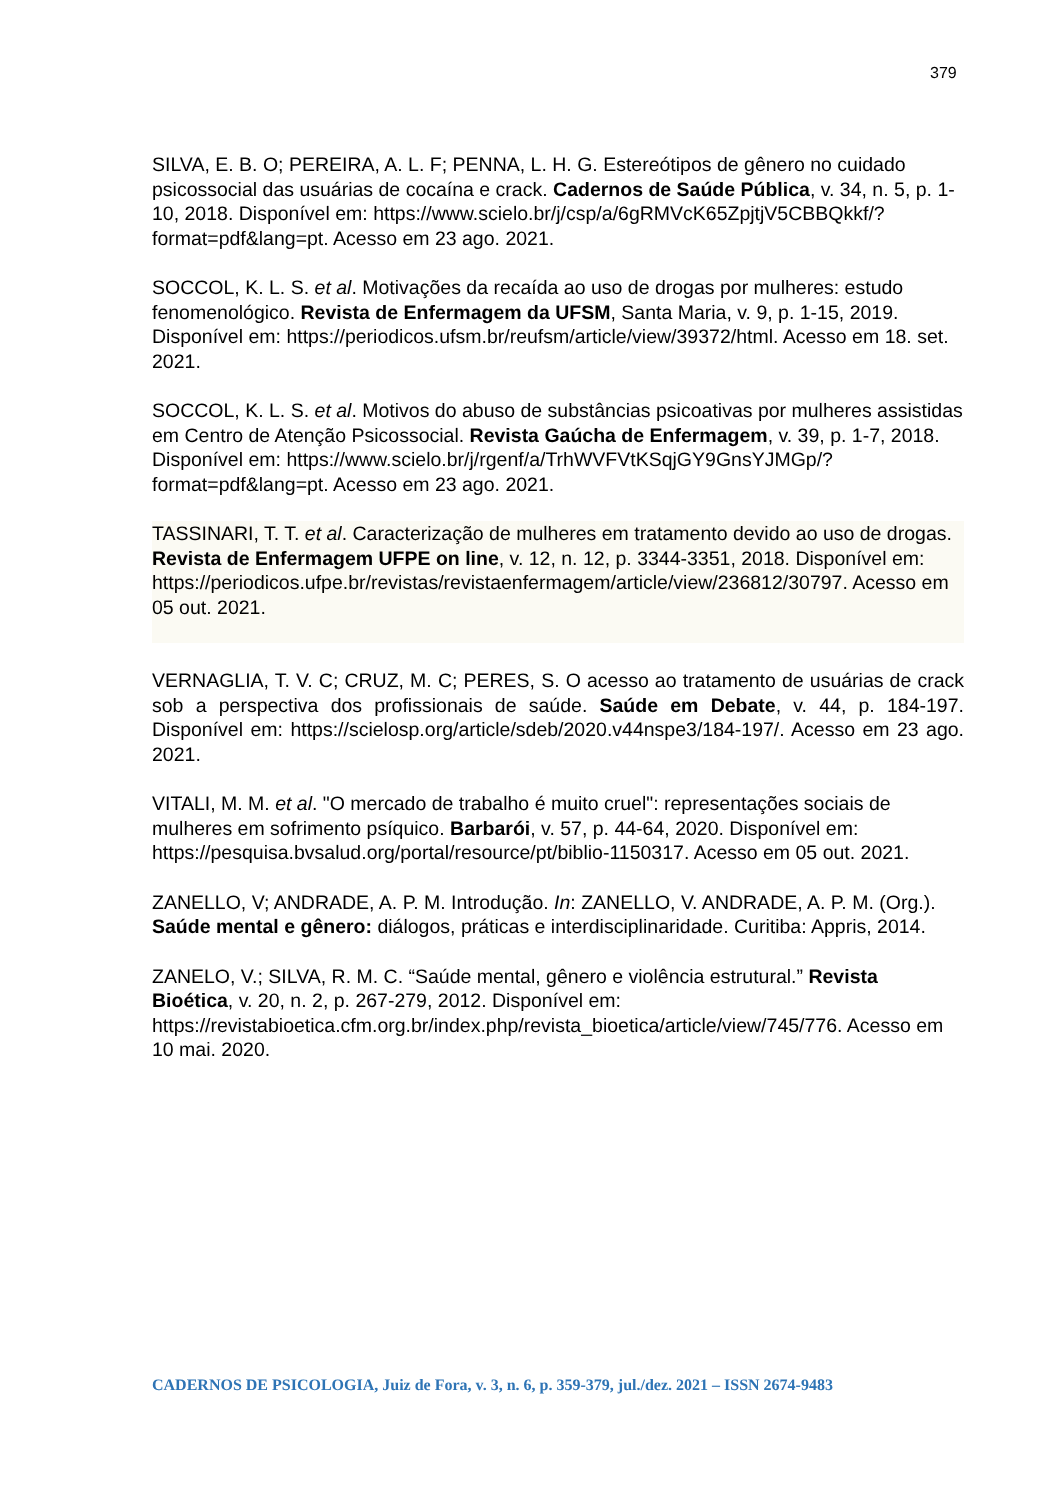379
SILVA, E. B. O; PEREIRA, A. L. F; PENNA, L. H. G. Estereótipos de gênero no cuidado psicossocial das usuárias de cocaína e crack. Cadernos de Saúde Pública, v. 34, n. 5, p. 1-10, 2018. Disponível em: https://www.scielo.br/j/csp/a/6gRMVcK65ZpjtjV5CBBQkkf/?format=pdf&lang=pt. Acesso em 23 ago. 2021.
SOCCOL, K. L. S. et al. Motivações da recaída ao uso de drogas por mulheres: estudo fenomenológico. Revista de Enfermagem da UFSM, Santa Maria, v. 9, p. 1-15, 2019. Disponível em: https://periodicos.ufsm.br/reufsm/article/view/39372/html. Acesso em 18. set. 2021.
SOCCOL, K. L. S. et al. Motivos do abuso de substâncias psicoativas por mulheres assistidas em Centro de Atenção Psicossocial. Revista Gaúcha de Enfermagem, v. 39, p. 1-7, 2018. Disponível em: https://www.scielo.br/j/rgenf/a/TrhWVFVtKSqjGY9GnsYJMGp/?format=pdf&lang=pt. Acesso em 23 ago. 2021.
TASSINARI, T. T. et al. Caracterização de mulheres em tratamento devido ao uso de drogas. Revista de Enfermagem UFPE on line, v. 12, n. 12, p. 3344-3351, 2018. Disponível em: https://periodicos.ufpe.br/revistas/revistaenfermagem/article/view/236812/30797. Acesso em 05 out. 2021.
VERNAGLIA, T. V. C; CRUZ, M. C; PERES, S. O acesso ao tratamento de usuárias de crack sob a perspectiva dos profissionais de saúde. Saúde em Debate, v. 44, p. 184-197. Disponível em: https://scielosp.org/article/sdeb/2020.v44nspe3/184-197/. Acesso em 23 ago. 2021.
VITALI, M. M. et al. "O mercado de trabalho é muito cruel": representações sociais de mulheres em sofrimento psíquico. Barbarói, v. 57, p. 44-64, 2020. Disponível em: https://pesquisa.bvsalud.org/portal/resource/pt/biblio-1150317. Acesso em 05 out. 2021.
ZANELLO, V; ANDRADE, A. P. M. Introdução. In: ZANELLO, V. ANDRADE, A. P. M. (Org.). Saúde mental e gênero: diálogos, práticas e interdisciplinaridade. Curitiba: Appris, 2014.
ZANELO, V.; SILVA, R. M. C. “Saúde mental, gênero e violência estrutural.” Revista Bioética, v. 20, n. 2, p. 267-279, 2012. Disponível em: https://revistabioetica.cfm.org.br/index.php/revista_bioetica/article/view/745/776. Acesso em 10 mai. 2020.
CADERNOS DE PSICOLOGIA, Juiz de Fora, v. 3, n. 6, p. 359-379, jul./dez. 2021 – ISSN 2674-9483